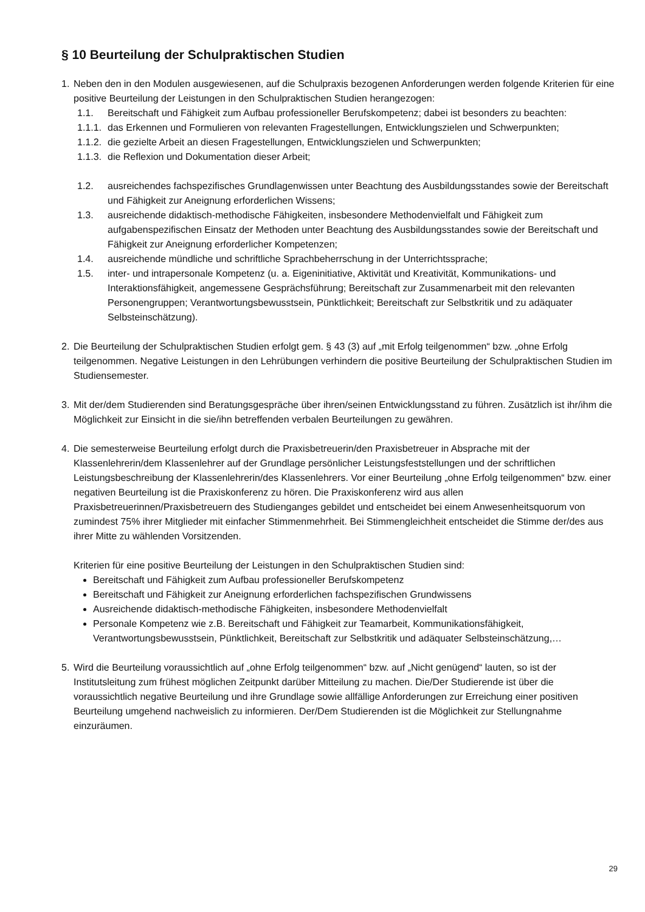§ 10 Beurteilung der Schulpraktischen Studien
1. Neben den in den Modulen ausgewiesenen, auf die Schulpraxis bezogenen Anforderungen werden folgende Kriterien für eine positive Beurteilung der Leistungen in den Schulpraktischen Studien herangezogen:
1.1. Bereitschaft und Fähigkeit zum Aufbau professioneller Berufskompetenz; dabei ist besonders zu beachten:
1.1.1.
das Erkennen und Formulieren von relevanten Fragestellungen, Entwicklungszielen und Schwerpunkten;
1.1.2.
die gezielte Arbeit an diesen Fragestellungen, Entwicklungszielen und Schwerpunkten;
1.1.3.
die Reflexion und Dokumentation dieser Arbeit;
1.2. ausreichendes fachspezifisches Grundlagenwissen unter Beachtung des Ausbildungsstandes sowie der Bereitschaft und Fähigkeit zur Aneignung erforderlichen Wissens;
1.3. ausreichende didaktisch-methodische Fähigkeiten, insbesondere Methodenvielfalt und Fähigkeit zum aufgabenspezifischen Einsatz der Methoden unter Beachtung des Ausbildungsstandes sowie der Bereitschaft und Fähigkeit zur Aneignung erforderlicher Kompetenzen;
1.4. ausreichende mündliche und schriftliche Sprachbeherrschung in der Unterrichtssprache;
1.5. inter- und intrapersonale Kompetenz (u. a. Eigeninitiative, Aktivität und Kreativität, Kommunikations- und Interaktionsfähigkeit, angemessene Gesprächsführung; Bereitschaft zur Zusammenarbeit mit den relevanten Personengruppen; Verantwortungsbewusstsein, Pünktlichkeit; Bereitschaft zur Selbstkritik und zu adäquater Selbsteinschätzung).
2. Die Beurteilung der Schulpraktischen Studien erfolgt gem. § 43 (3) auf „mit Erfolg teilgenommen“ bzw. „ohne Erfolg teilgenommen. Negative Leistungen in den Lehrübungen verhindern die positive Beurteilung der Schulpraktischen Studien im Studiensemester.
3. Mit der/dem Studierenden sind Beratungsgespräche über ihren/seinen Entwicklungsstand zu führen. Zusätzlich ist ihr/ihm die Möglichkeit zur Einsicht in die sie/ihn betreffenden verbalen Beurteilungen zu gewähren.
4. Die semesterweise Beurteilung erfolgt durch die Praxisbetreuerin/den Praxisbetreuer in Absprache mit der Klassenlehrerin/dem Klassenlehrer auf der Grundlage persönlicher Leistungsfeststellungen und der schriftlichen Leistungsbeschreibung der Klassenlehrerin/des Klassenlehrers. Vor einer Beurteilung „ohne Erfolg teilgenommen“ bzw. einer negativen Beurteilung ist die Praxiskonferenz zu hören. Die Praxiskonferenz wird aus allen Praxisbetreuerinnen/Praxisbetreuern des Studienganges gebildet und entscheidet bei einem Anwesenheitsquorum von zumindest 75% ihrer Mitglieder mit einfacher Stimmenmehrheit. Bei Stimmengleichheit entscheidet die Stimme der/des aus ihrer Mitte zu wählenden Vorsitzenden.
Kriterien für eine positive Beurteilung der Leistungen in den Schulpraktischen Studien sind:
Bereitschaft und Fähigkeit zum Aufbau professioneller Berufskompetenz
Bereitschaft und Fähigkeit zur Aneignung erforderlichen fachspezifischen Grundwissens
Ausreichende didaktisch-methodische Fähigkeiten, insbesondere Methodenvielfalt
Personale Kompetenz wie z.B. Bereitschaft und Fähigkeit zur Teamarbeit, Kommunikationsfähigkeit, Verantwortungsbewusstsein, Pünktlichkeit, Bereitschaft zur Selbstkritik und adäquater Selbsteinschätzung,…
5. Wird die Beurteilung voraussichtlich auf „ohne Erfolg teilgenommen“ bzw. auf „Nicht genügend“ lauten, so ist der Institutsleitung zum frühest möglichen Zeitpunkt darüber Mitteilung zu machen. Die/Der Studierende ist über die voraussichtlich negative Beurteilung und ihre Grundlage sowie allfällige Anforderungen zur Erreichung einer positiven Beurteilung umgehend nachweislich zu informieren. Der/Dem Studierenden ist die Möglichkeit zur Stellungnahme einzuräumen.
29